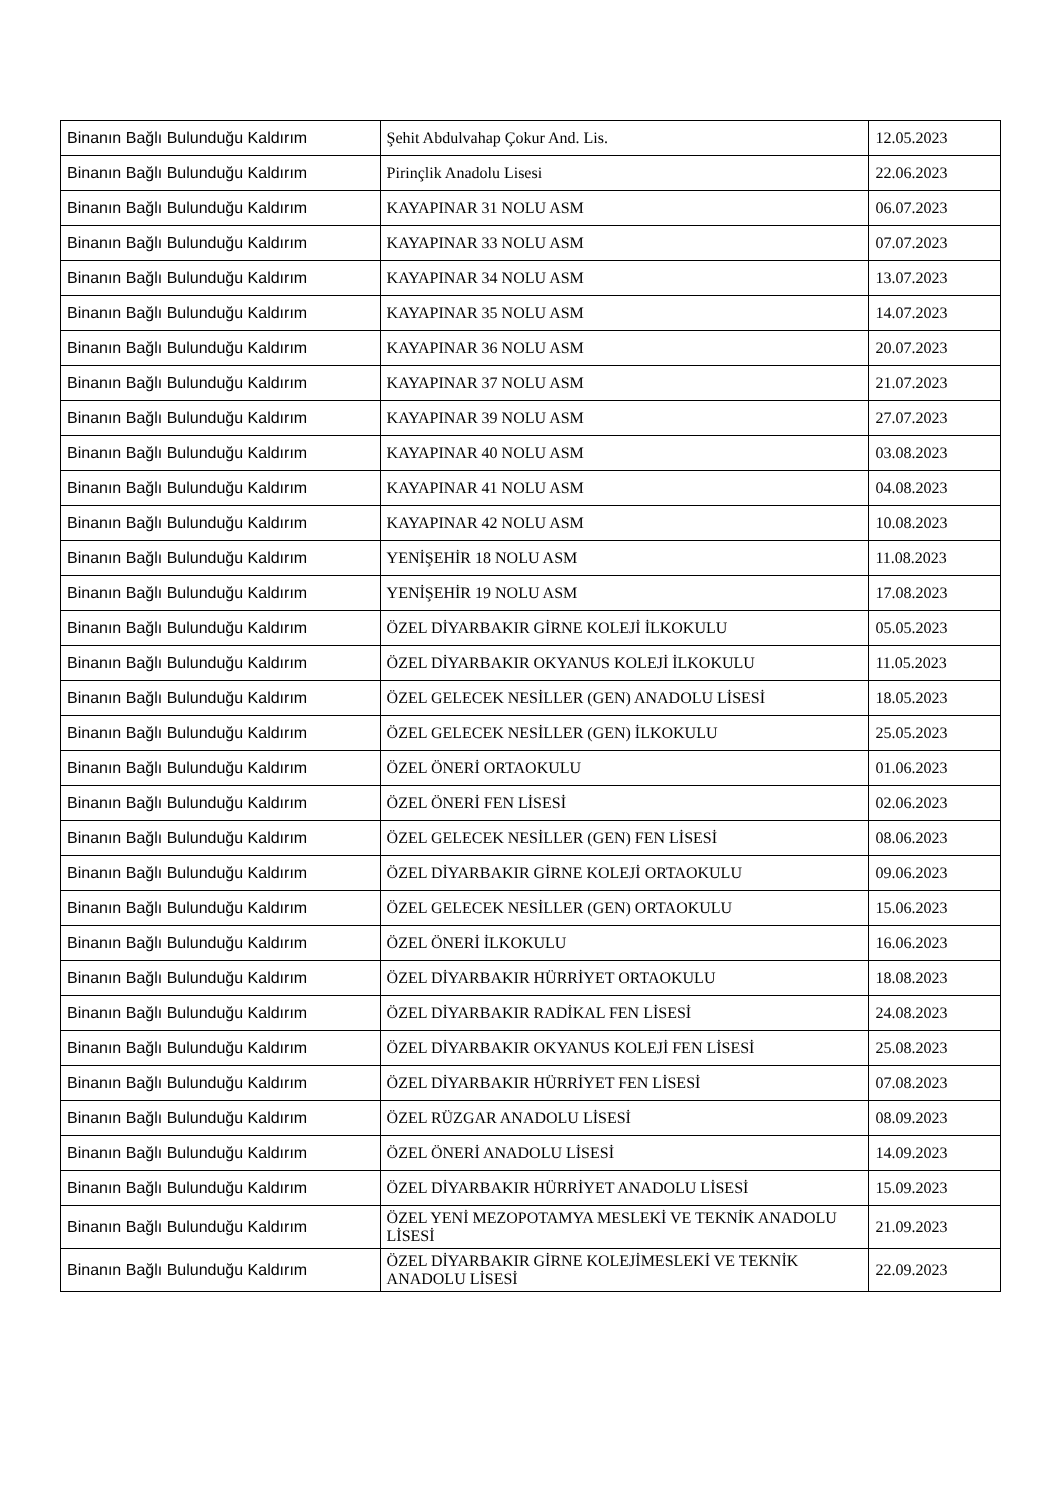| Binanın Bağlı Bulunduğu Kaldırım | Şehit Abdulvahap Çokur And. Lis. | 12.05.2023 |
| Binanın Bağlı Bulunduğu Kaldırım | Pirinçlik Anadolu Lisesi | 22.06.2023 |
| Binanın Bağlı Bulunduğu Kaldırım | KAYAPINAR 31 NOLU ASM | 06.07.2023 |
| Binanın Bağlı Bulunduğu Kaldırım | KAYAPINAR 33 NOLU ASM | 07.07.2023 |
| Binanın Bağlı Bulunduğu Kaldırım | KAYAPINAR 34 NOLU ASM | 13.07.2023 |
| Binanın Bağlı Bulunduğu Kaldırım | KAYAPINAR 35 NOLU ASM | 14.07.2023 |
| Binanın Bağlı Bulunduğu Kaldırım | KAYAPINAR 36 NOLU ASM | 20.07.2023 |
| Binanın Bağlı Bulunduğu Kaldırım | KAYAPINAR 37 NOLU ASM | 21.07.2023 |
| Binanın Bağlı Bulunduğu Kaldırım | KAYAPINAR 39 NOLU ASM | 27.07.2023 |
| Binanın Bağlı Bulunduğu Kaldırım | KAYAPINAR 40 NOLU ASM | 03.08.2023 |
| Binanın Bağlı Bulunduğu Kaldırım | KAYAPINAR 41 NOLU ASM | 04.08.2023 |
| Binanın Bağlı Bulunduğu Kaldırım | KAYAPINAR 42 NOLU ASM | 10.08.2023 |
| Binanın Bağlı Bulunduğu Kaldırım | YENİŞEHİR 18 NOLU ASM | 11.08.2023 |
| Binanın Bağlı Bulunduğu Kaldırım | YENİŞEHİR 19 NOLU ASM | 17.08.2023 |
| Binanın Bağlı Bulunduğu Kaldırım | ÖZEL DİYARBAKIR GİRNE KOLEJİ İLKOKULU | 05.05.2023 |
| Binanın Bağlı Bulunduğu Kaldırım | ÖZEL DİYARBAKIR OKYANUS KOLEJİ İLKOKULU | 11.05.2023 |
| Binanın Bağlı Bulunduğu Kaldırım | ÖZEL GELECEK NESİLLER (GEN) ANADOLU LİSESİ | 18.05.2023 |
| Binanın Bağlı Bulunduğu Kaldırım | ÖZEL GELECEK NESİLLER (GEN) İLKOKULU | 25.05.2023 |
| Binanın Bağlı Bulunduğu Kaldırım | ÖZEL ÖNERİ ORTAOKULU | 01.06.2023 |
| Binanın Bağlı Bulunduğu Kaldırım | ÖZEL ÖNERİ FEN LİSESİ | 02.06.2023 |
| Binanın Bağlı Bulunduğu Kaldırım | ÖZEL GELECEK NESİLLER (GEN) FEN LİSESİ | 08.06.2023 |
| Binanın Bağlı Bulunduğu Kaldırım | ÖZEL DİYARBAKIR GİRNE KOLEJİ ORTAOKULU | 09.06.2023 |
| Binanın Bağlı Bulunduğu Kaldırım | ÖZEL GELECEK NESİLLER (GEN) ORTAOKULU | 15.06.2023 |
| Binanın Bağlı Bulunduğu Kaldırım | ÖZEL ÖNERİ İLKOKULU | 16.06.2023 |
| Binanın Bağlı Bulunduğu Kaldırım | ÖZEL DİYARBAKIR HÜRRİYET ORTAOKULU | 18.08.2023 |
| Binanın Bağlı Bulunduğu Kaldırım | ÖZEL DİYARBAKIR RADİKAL FEN LİSESİ | 24.08.2023 |
| Binanın Bağlı Bulunduğu Kaldırım | ÖZEL DİYARBAKIR OKYANUS KOLEJİ FEN LİSESİ | 25.08.2023 |
| Binanın Bağlı Bulunduğu Kaldırım | ÖZEL DİYARBAKIR HÜRRİYET FEN LİSESİ | 07.08.2023 |
| Binanın Bağlı Bulunduğu Kaldırım | ÖZEL RÜZGAR ANADOLU LİSESİ | 08.09.2023 |
| Binanın Bağlı Bulunduğu Kaldırım | ÖZEL ÖNERİ ANADOLU LİSESİ | 14.09.2023 |
| Binanın Bağlı Bulunduğu Kaldırım | ÖZEL DİYARBAKIR HÜRRİYET ANADOLU LİSESİ | 15.09.2023 |
| Binanın Bağlı Bulunduğu Kaldırım | ÖZEL YENİ MEZOPOTAMYA MESLEKİ VE TEKNİK ANADOLU LİSESİ | 21.09.2023 |
| Binanın Bağlı Bulunduğu Kaldırım | ÖZEL DİYARBAKIR GİRNE KOLEJİMESLEKİ VE TEKNİK ANADOLU LİSESİ | 22.09.2023 |